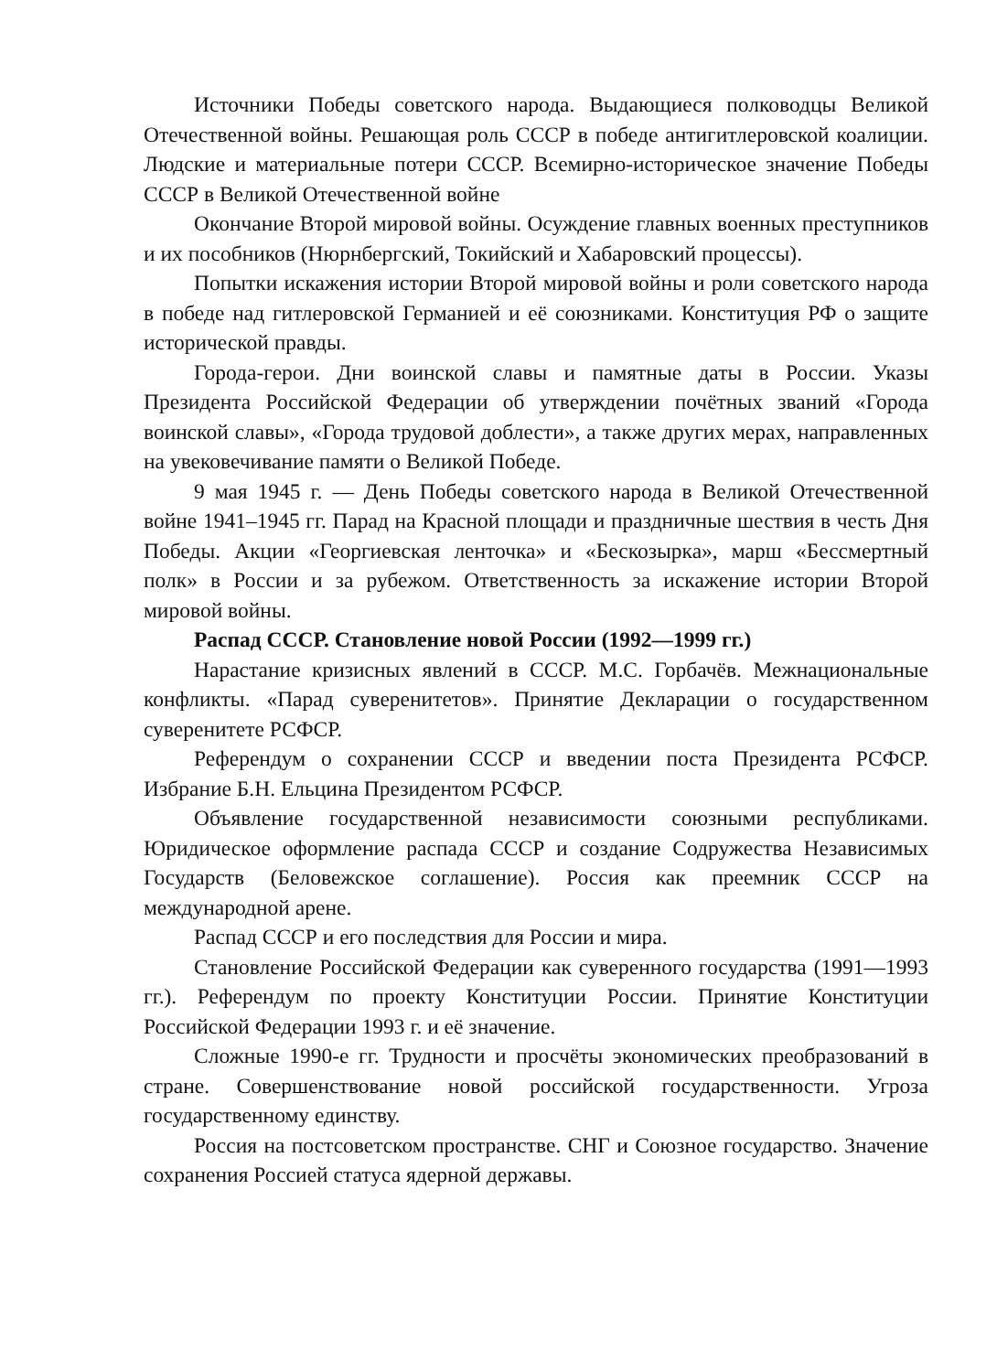Источники Победы советского народа. Выдающиеся полководцы Великой Отечественной войны. Решающая роль СССР в победе антигитлеровской коалиции. Людские и материальные потери СССР. Всемирно-историческое значение Победы СССР в Великой Отечественной войне
Окончание Второй мировой войны. Осуждение главных военных преступников и их пособников (Нюрнбергский, Токийский и Хабаровский процессы).
Попытки искажения истории Второй мировой войны и роли советского народа в победе над гитлеровской Германией и её союзниками. Конституция РФ о защите исторической правды.
Города-герои. Дни воинской славы и памятные даты в России. Указы Президента Российской Федерации об утверждении почётных званий «Города воинской славы», «Города трудовой доблести», а также других мерах, направленных на увековечивание памяти о Великой Победе.
9 мая 1945 г. — День Победы советского народа в Великой Отечественной войне 1941–1945 гг. Парад на Красной площади и праздничные шествия в честь Дня Победы. Акции «Георгиевская ленточка» и «Бескозырка», марш «Бессмертный полк» в России и за рубежом. Ответственность за искажение истории Второй мировой войны.
Распад СССР. Становление новой России (1992—1999 гг.)
Нарастание кризисных явлений в СССР. М.С. Горбачёв. Межнациональные конфликты. «Парад суверенитетов». Принятие Декларации о государственном суверенитете РСФСР.
Референдум о сохранении СССР и введении поста Президента РСФСР. Избрание Б.Н. Ельцина Президентом РСФСР.
Объявление государственной независимости союзными республиками. Юридическое оформление распада СССР и создание Содружества Независимых Государств (Беловежское соглашение). Россия как преемник СССР на международной арене.
Распад СССР и его последствия для России и мира.
Становление Российской Федерации как суверенного государства (1991—1993 гг.). Референдум по проекту Конституции России. Принятие Конституции Российской Федерации 1993 г. и её значение.
Сложные 1990-е гг. Трудности и просчёты экономических преобразований в стране. Совершенствование новой российской государственности. Угроза государственному единству.
Россия на постсоветском пространстве. СНГ и Союзное государство. Значение сохранения Россией статуса ядерной державы.